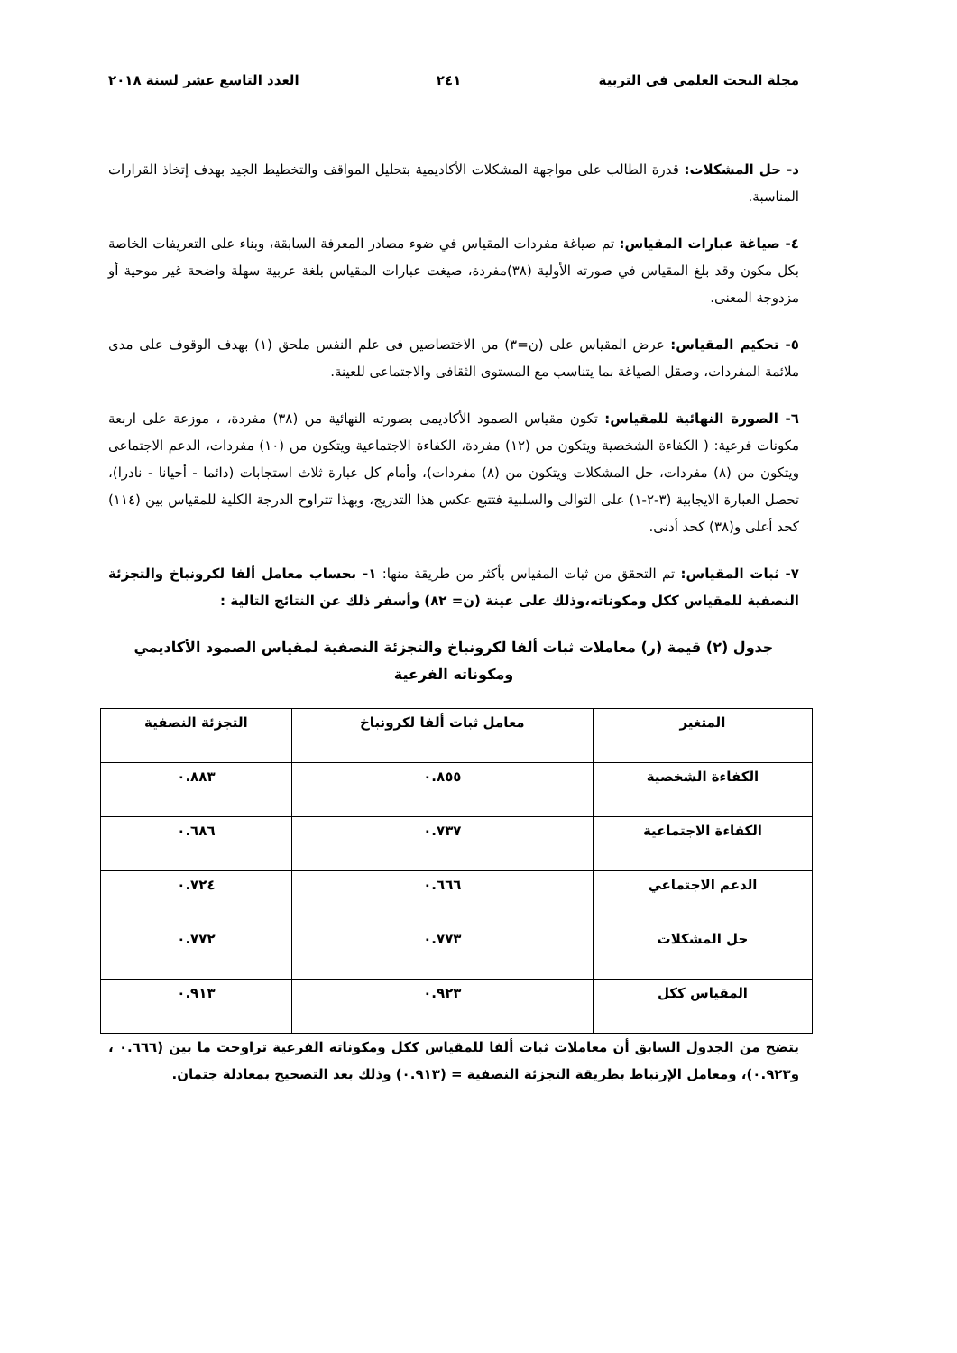مجلة البحث العلمى فى التربية ٢٤١ العدد التاسع عشر لسنة ٢٠١٨
د- حل المشكلات: قدرة الطالب على مواجهة المشكلات الأكاديمية بتحليل المواقف والتخطيط الجيد بهدف إتخاذ القرارات المناسبة.
٤- صياغة عبارات المقياس: تم صياغة مفردات المقياس في ضوء مصادر المعرفة السابقة، وبناء على التعريفات الخاصة بكل مكون وقد بلغ المقياس في صورته الأولية (٣٨)مفردة، صيغت عبارات المقياس بلغة عربية سهلة واضحة غير موحية أو مزدوجة المعنى.
٥- تحكيم المقياس: عرض المقياس على (ن=٣) من الاختصاصين فى علم النفس ملحق (١) بهدف الوقوف على مدى ملائمة المفردات، وصقل الصياغة بما يتناسب مع المستوى الثقافى والاجتماعى للعينة.
٦- الصورة النهائية للمقياس: تكون مقياس الصمود الأكاديمى بصورته النهائية من (٣٨) مفردة، ، موزعة على اربعة مكونات فرعية: ( الكفاءة الشخصية ويتكون من (١٢) مفردة، الكفاءة الاجتماعية ويتكون من (١٠) مفردات، الدعم الاجتماعى ويتكون من (٨) مفردات، حل المشكلات ويتكون من (٨) مفردات)، وأمام كل عبارة ثلاث استجابات (دائما - أحيانا - نادرا)، تحصل العبارة الايجابية (٣-٢-١) على التوالى والسلبية فتتبع عكس هذا التدريج، وبهذا تتراوح الدرجة الكلية للمقياس بين (١١٤) كحد أعلى و(٣٨) كحد أدنى.
٧- ثبات المقياس: تم التحقق من ثبات المقياس بأكثر من طريقة منها: ١- بحساب معامل ألفا لكرونباخ والتجزئة النصفية للمقياس ككل ومكوناته،وذلك على عينة (ن= ٨٢) وأسفر ذلك عن النتائج التالية :
جدول (٢) قيمة (ر) معاملات ثبات ألفا لكرونباخ والتجزئة النصفية لمقياس الصمود الأكاديمي ومكوناته الفرعية
| المتغير | معامل ثبات ألفا لكرونباخ | التجزئة النصفية |
| --- | --- | --- |
| الكفاءة الشخصية | ٠.٨٥٥ | ٠.٨٨٣ |
| الكفاءة الاجتماعية | ٠.٧٣٧ | ٠.٦٨٦ |
| الدعم الاجتماعي | ٠.٦٦٦ | ٠.٧٢٤ |
| حل المشكلات | ٠.٧٧٣ | ٠.٧٧٢ |
| المقياس ككل | ٠.٩٢٣ | ٠.٩١٣ |
يتضح من الجدول السابق أن معاملات ثبات ألفا للمقياس ككل ومكوناته الفرعية تراوحت ما بين (٠.٦٦٦ ، و٠.٩٢٣)، ومعامل الإرتباط بطريقة التجزئة النصفية = (٠.٩١٣) وذلك بعد التصحيح بمعادلة جتمان.